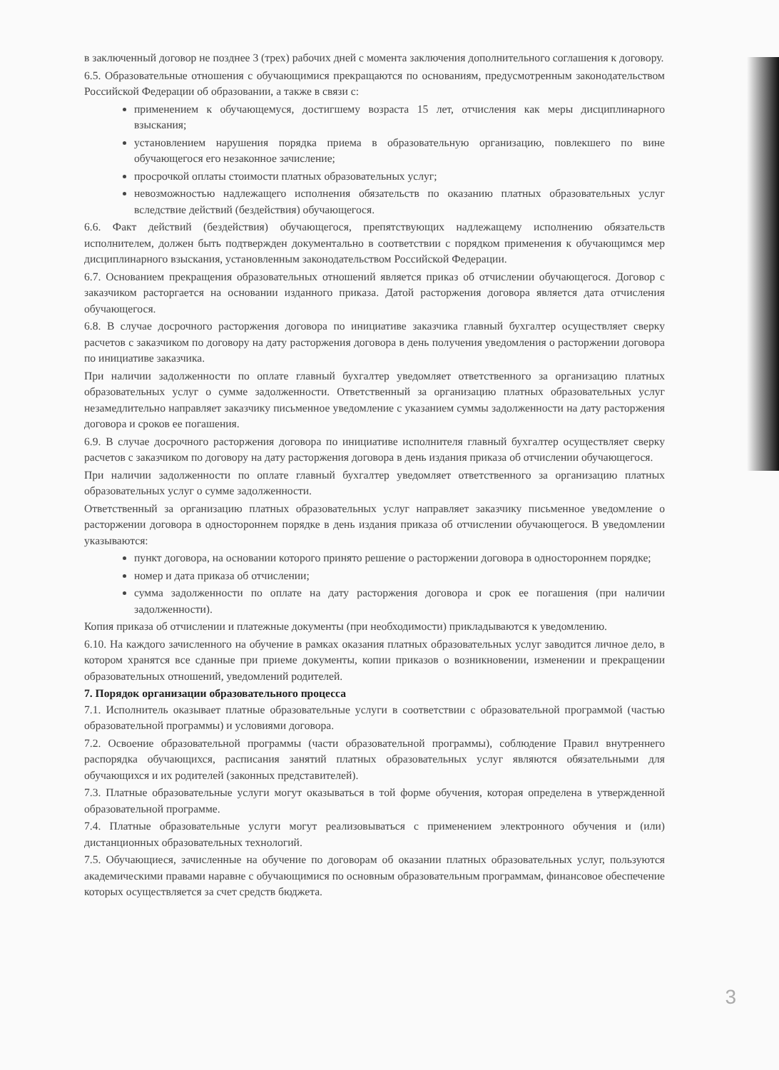в заключенный договор не позднее 3 (трех) рабочих дней с момента заключения дополнительного соглашения к договору.
6.5. Образовательные отношения с обучающимися прекращаются по основаниям, предусмотренным законодательством Российской Федерации об образовании, а также в связи с:
применением к обучающемуся, достигшему возраста 15 лет, отчисления как меры дисциплинарного взыскания;
установлением нарушения порядка приема в образовательную организацию, повлекшего по вине обучающегося его незаконное зачисление;
просрочкой оплаты стоимости платных образовательных услуг;
невозможностью надлежащего исполнения обязательств по оказанию платных образовательных услуг вследствие действий (бездействия) обучающегося.
6.6. Факт действий (бездействия) обучающегося, препятствующих надлежащему исполнению обязательств исполнителем, должен быть подтвержден документально в соответствии с порядком применения к обучающимся мер дисциплинарного взыскания, установленным законодательством Российской Федерации.
6.7. Основанием прекращения образовательных отношений является приказ об отчислении обучающегося. Договор с заказчиком расторгается на основании изданного приказа. Датой расторжения договора является дата отчисления обучающегося.
6.8. В случае досрочного расторжения договора по инициативе заказчика главный бухгалтер осуществляет сверку расчетов с заказчиком по договору на дату расторжения договора в день получения уведомления о расторжении договора по инициативе заказчика.
При наличии задолженности по оплате главный бухгалтер уведомляет ответственного за организацию платных образовательных услуг о сумме задолженности. Ответственный за организацию платных образовательных услуг незамедлительно направляет заказчику письменное уведомление с указанием суммы задолженности на дату расторжения договора и сроков ее погашения.
6.9. В случае досрочного расторжения договора по инициативе исполнителя главный бухгалтер осуществляет сверку расчетов с заказчиком по договору на дату расторжения договора в день издания приказа об отчислении обучающегося.
При наличии задолженности по оплате главный бухгалтер уведомляет ответственного за организацию платных образовательных услуг о сумме задолженности.
Ответственный за организацию платных образовательных услуг направляет заказчику письменное уведомление о расторжении договора в одностороннем порядке в день издания приказа об отчислении обучающегося. В уведомлении указываются:
пункт договора, на основании которого принято решение о расторжении договора в одностороннем порядке;
номер и дата приказа об отчислении;
сумма задолженности по оплате на дату расторжения договора и срок ее погашения (при наличии задолженности).
Копия приказа об отчислении и платежные документы (при необходимости) прикладываются к уведомлению.
6.10. На каждого зачисленного на обучение в рамках оказания платных образовательных услуг заводится личное дело, в котором хранятся все сданные при приеме документы, копии приказов о возникновении, изменении и прекращении образовательных отношений, уведомлений родителей.
7. Порядок организации образовательного процесса
7.1. Исполнитель оказывает платные образовательные услуги в соответствии с образовательной программой (частью образовательной программы) и условиями договора.
7.2. Освоение образовательной программы (части образовательной программы), соблюдение Правил внутреннего распорядка обучающихся, расписания занятий платных образовательных услуг являются обязательными для обучающихся и их родителей (законных представителей).
7.3. Платные образовательные услуги могут оказываться в той форме обучения, которая определена в утвержденной образовательной программе.
7.4. Платные образовательные услуги могут реализовываться с применением электронного обучения и (или) дистанционных образовательных технологий.
7.5. Обучающиеся, зачисленные на обучение по договорам об оказании платных образовательных услуг, пользуются академическими правами наравне с обучающимися по основным образовательным программам, финансовое обеспечение которых осуществляется за счет средств бюджета.
3